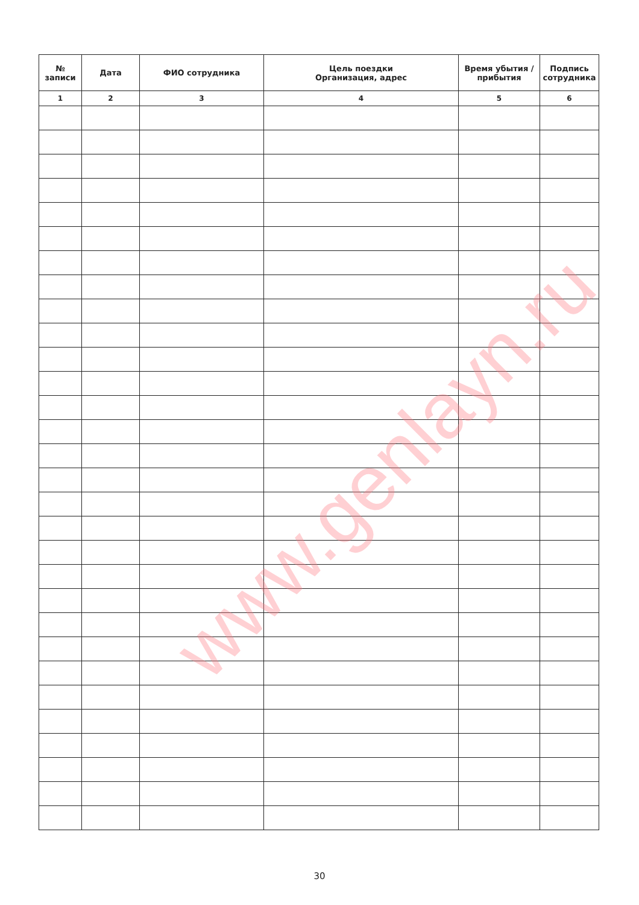| № записи | Дата | ФИО сотрудника | Цель поездки Организация, адрес | Время убытия / прибытия | Подпись сотрудника |
| --- | --- | --- | --- | --- | --- |
| 1 | 2 | 3 | 4 | 5 | 6 |
www.genlayn.ru
30